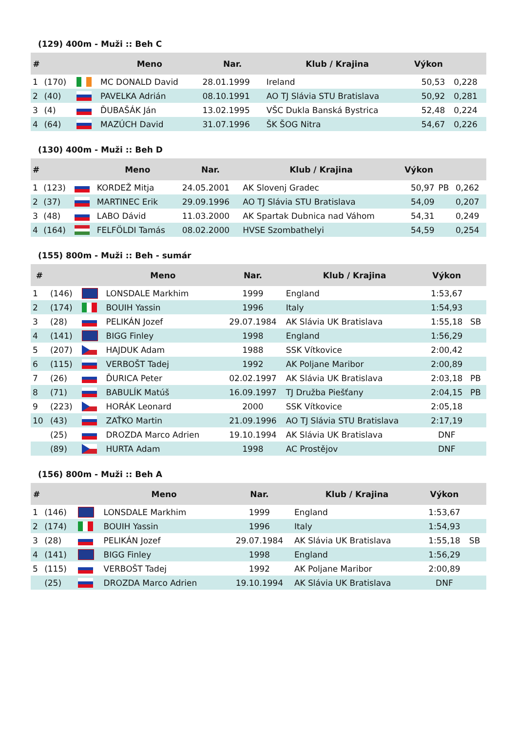(129) 400m - Muži :: Beh C
| # | | | Meno | Nar. | Klub / Krajina | Výkon | | |
| --- | --- | --- | --- | --- | --- | --- | --- | --- |
| 1 | (170) | | MC DONALD David | 28.01.1999 | Ireland | 50,53 | | 0,228 |
| 2 | (40) | | PAVELKA Adrián | 08.10.1991 | AO TJ Slávia STU Bratislava | 50,92 | | 0,281 |
| 3 | (4) | | ĎUBAŠÁK Ján | 13.02.1995 | VŠC Dukla Banská Bystrica | 52,48 | | 0,224 |
| 4 | (64) | | MAZÚCH David | 31.07.1996 | ŠK ŠOG Nitra | 54,67 | | 0,226 |
(130) 400m - Muži :: Beh D
| # | | | Meno | Nar. | Klub / Krajina | Výkon | | |
| --- | --- | --- | --- | --- | --- | --- | --- | --- |
| 1 | (123) | | KORDEŽ Mitja | 24.05.2001 | AK Slovenj Gradec | 50,97 | PB | 0,262 |
| 2 | (37) | | MARTINEC Erik | 29.09.1996 | AO TJ Slávia STU Bratislava | 54,09 | | 0,207 |
| 3 | (48) | | LABO Dávid | 11.03.2000 | AK Spartak Dubnica nad Váhom | 54,31 | | 0,249 |
| 4 | (164) | | FELFÖLDI Tamás | 08.02.2000 | HVSE Szombathelyi | 54,59 | | 0,254 |
(155) 800m - Muži :: Beh - sumár
| # | | | Meno | Nar. | Klub / Krajina | Výkon | |
| --- | --- | --- | --- | --- | --- | --- | --- |
| 1 | (146) | | LONSDALE Markhim | 1999 | England | 1:53,67 | |
| 2 | (174) | | BOUIH Yassin | 1996 | Italy | 1:54,93 | |
| 3 | (28) | | PELIKÁN Jozef | 29.07.1984 | AK Slávia UK Bratislava | 1:55,18 | SB |
| 4 | (141) | | BIGG Finley | 1998 | England | 1:56,29 | |
| 5 | (207) | | HAJDUK Adam | 1988 | SSK Vítkovice | 2:00,42 | |
| 6 | (115) | | VERBOŠT Tadej | 1992 | AK Poljane Maribor | 2:00,89 | |
| 7 | (26) | | ĎURICA Peter | 02.02.1997 | AK Slávia UK Bratislava | 2:03,18 | PB |
| 8 | (71) | | BABULÍK Matúš | 16.09.1997 | TJ Družba Piešťany | 2:04,15 | PB |
| 9 | (223) | | HORÁK Leonard | 2000 | SSK Vítkovice | 2:05,18 | |
| 10 | (43) | | ZAŤKO Martin | 21.09.1996 | AO TJ Slávia STU Bratislava | 2:17,19 | |
| | (25) | | DROZDA Marco Adrien | 19.10.1994 | AK Slávia UK Bratislava | DNF | |
| | (89) | | HURTA Adam | 1998 | AC Prostějov | DNF | |
(156) 800m - Muži :: Beh A
| # | | | Meno | Nar. | Klub / Krajina | Výkon | |
| --- | --- | --- | --- | --- | --- | --- | --- |
| 1 | (146) | | LONSDALE Markhim | 1999 | England | 1:53,67 | |
| 2 | (174) | | BOUIH Yassin | 1996 | Italy | 1:54,93 | |
| 3 | (28) | | PELIKÁN Jozef | 29.07.1984 | AK Slávia UK Bratislava | 1:55,18 | SB |
| 4 | (141) | | BIGG Finley | 1998 | England | 1:56,29 | |
| 5 | (115) | | VERBOŠT Tadej | 1992 | AK Poljane Maribor | 2:00,89 | |
| | (25) | | DROZDA Marco Adrien | 19.10.1994 | AK Slávia UK Bratislava | DNF | |